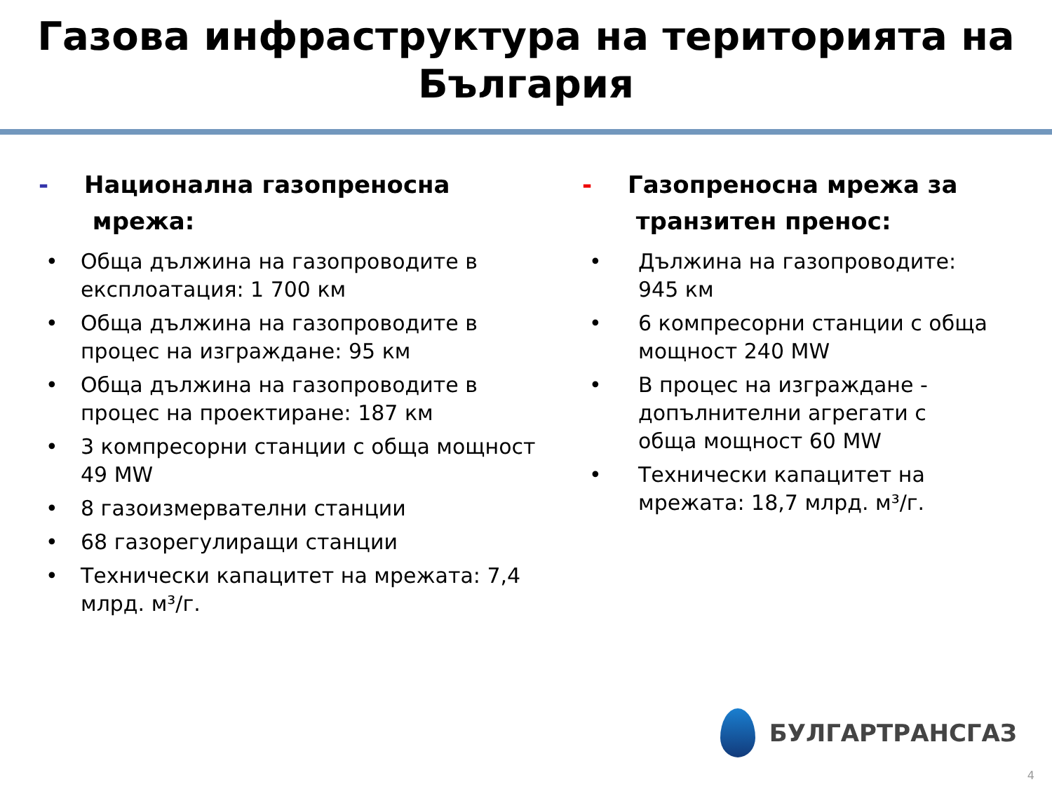Газова инфраструктура на територията на
България
- Национална газопреносна
мрежа:
• Обща дължина на газопроводите в експлоатация: 1 700 км
• Обща дължина на газопроводите в процес на изграждане: 95 км
• Обща дължина на газопроводите в процес на проектиране: 187 км
• 3 компресорни станции с обща мощност 49 MW
• 8 газоизмервателни станции
• 68 газорегулиращи станции
• Технически капацитет на мрежата: 7,4 млрд. м³/г.
- Газопреносна мрежа за
транзитен пренос:
• Дължина на газопроводите: 945 км
• 6 компресорни станции с обща мощност 240 MW
• В процес на изграждане - допълнителни агрегати с обща мощност 60 MW
• Технически капацитет на мрежата: 18,7 млрд. м³/г.
БУЛГАРТРАНСГАЗ
4